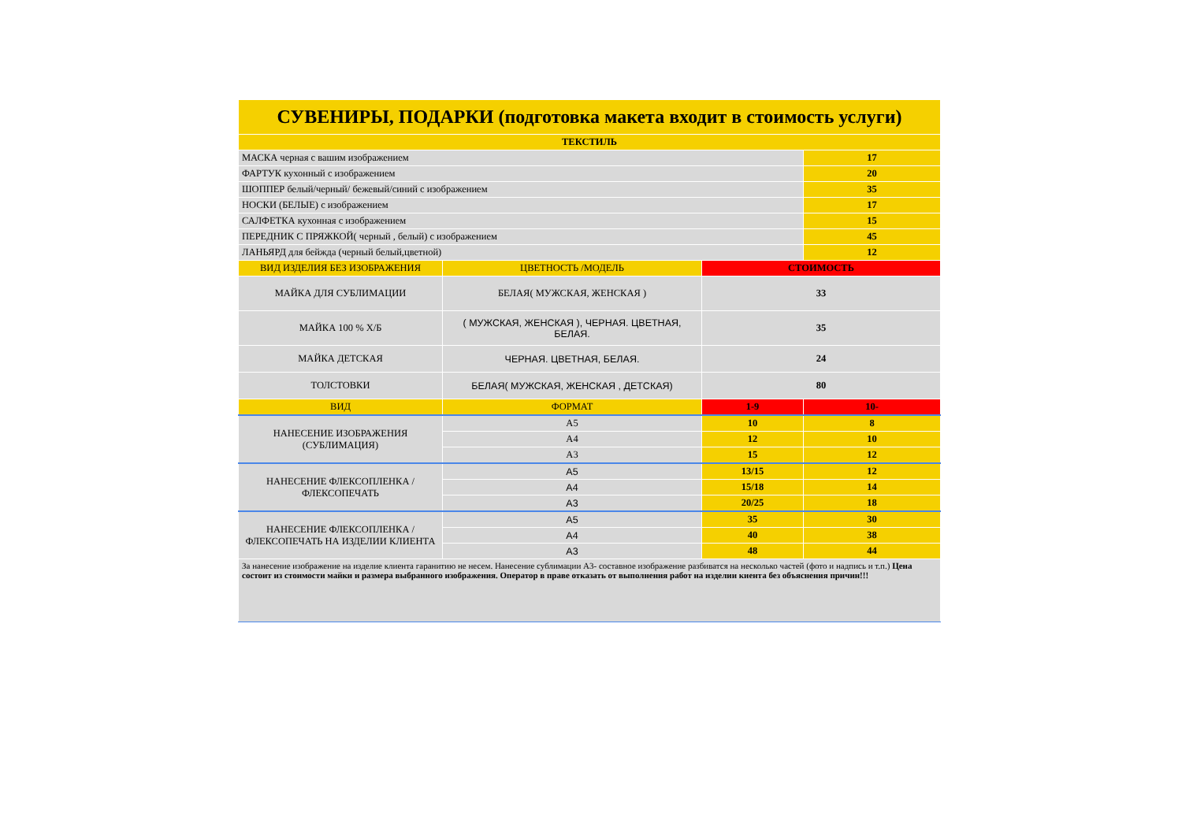| СУВЕНИРЫ, ПОДАРКИ (подготовка макета входит в стоимость услуги) | | | |
| ТЕКСТИЛЬ | | | |
| МАСКА черная с вашим изображением | | | 17 |
| ФАРТУК кухонный с изображением | | | 20 |
| ШОППЕР белый/черный/ бежевый/синий с изображением | | | 35 |
| НОСКИ (БЕЛЫЕ) с изображением | | | 17 |
| САЛФЕТКА кухонная с изображением | | | 15 |
| ПЕРЕДНИК С ПРЯЖКОЙ( черный , белый) с изображением | | | 45 |
| ЛАНЬЯРД для бейжда (черный белый,цветной) | | | 12 |
| ВИД ИЗДЕЛИЯ БЕЗ ИЗОБРАЖЕНИЯ | ЦВЕТНОСТЬ /МОДЕЛЬ | СТОИМОСТЬ | |
| МАЙКА ДЛЯ СУБЛИМАЦИИ | БЕЛАЯ( МУЖСКАЯ, ЖЕНСКАЯ ) | 33 | |
| МАЙКА 100 % Х/Б | ( МУЖСКАЯ, ЖЕНСКАЯ ), ЧЕРНАЯ. ЦВЕТНАЯ, БЕЛАЯ. | 35 | |
| МАЙКА ДЕТСКАЯ | ЧЕРНАЯ. ЦВЕТНАЯ, БЕЛАЯ. | 24 | |
| ТОЛСТОВКИ | БЕЛАЯ( МУЖСКАЯ, ЖЕНСКАЯ , ДЕТСКАЯ) | 80 | |
| ВИД | ФОРМАТ | 1-9 | 10- |
| НАНЕСЕНИЕ ИЗОБРАЖЕНИЯ (СУБЛИМАЦИЯ) | А5 | 10 | 8 |
| | А4 | 12 | 10 |
| | А3 | 15 | 12 |
| НАНЕСЕНИЕ ФЛЕКСОПЛЕНКА /ФЛЕКСОПЕЧАТЬ | А5 | 13/15 | 12 |
| | А4 | 15/18 | 14 |
| | А3 | 20/25 | 18 |
| НАНЕСЕНИЕ ФЛЕКСОПЛЕНКА /ФЛЕКСОПЕЧАТЬ НА ИЗДЕЛИИ КЛИЕНТА | А5 | 35 | 30 |
| | А4 | 40 | 38 |
| | А3 | 48 | 44 |
| За нанесение изображение на изделие клиента гаранитию не несем. Нанесение сублимации А3- составное изображение разбиватся на несколько частей (фото и надпись и т.п.) Цена состоит из стоимости майки и размера выбранного изображения. Оператор в праве отказать от выполнения работ на изделии киента без объяснения причин!!! | | | |